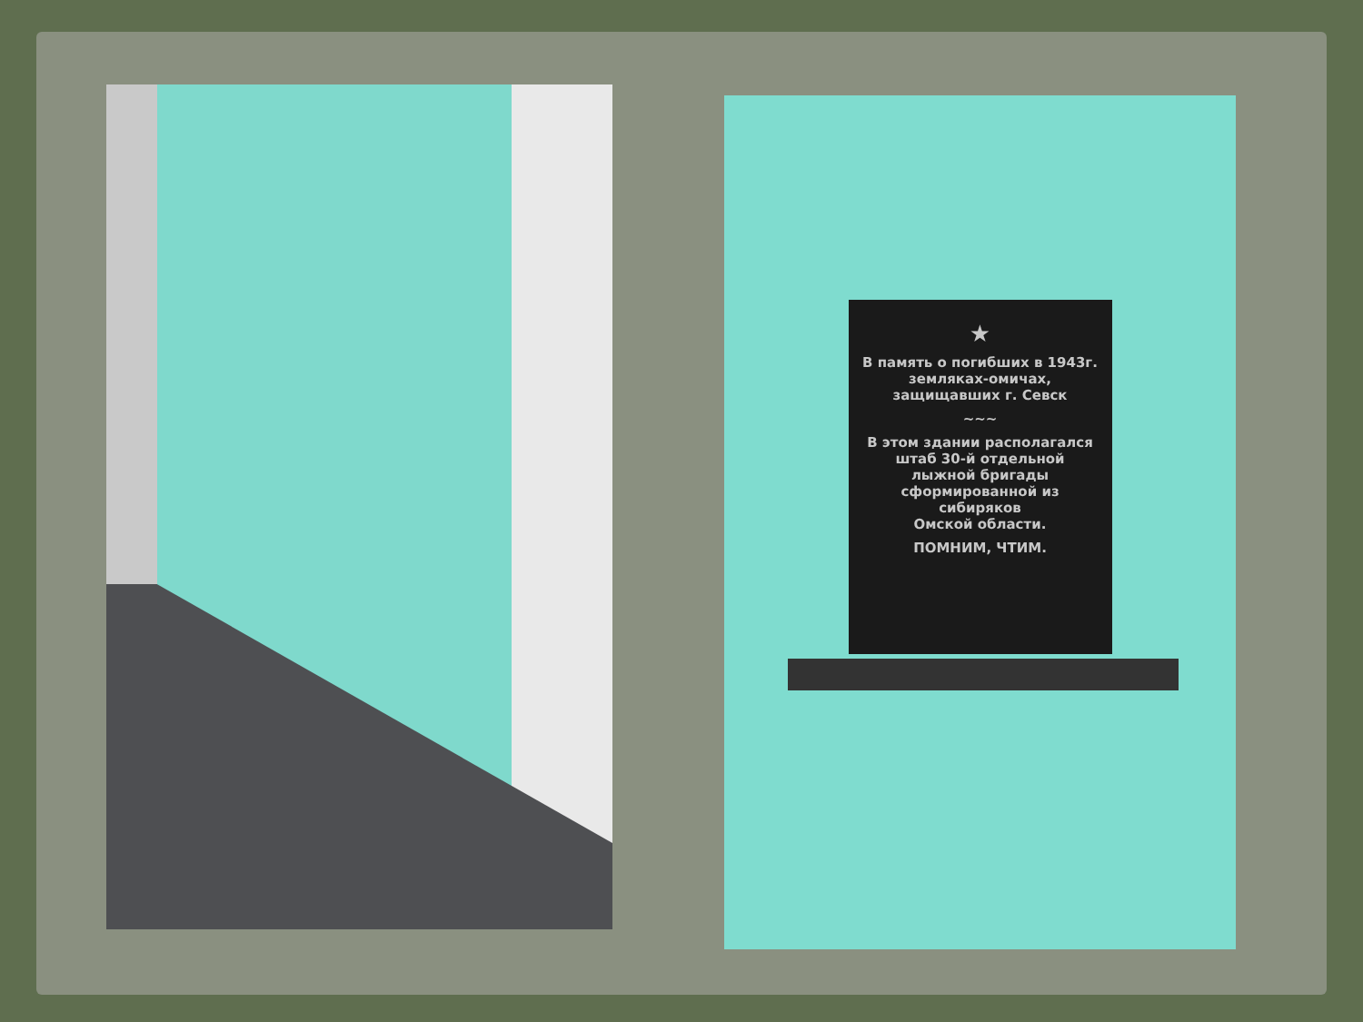★
В память о погибших в 1943г.
земляках-омичах,
защищавших г. Севск
~~~
В этом здании располагался
штаб 30-й отдельной
лыжной бригады
сформированной из сибиряков
Омской области.
ПОМНИМ, ЧТИМ.